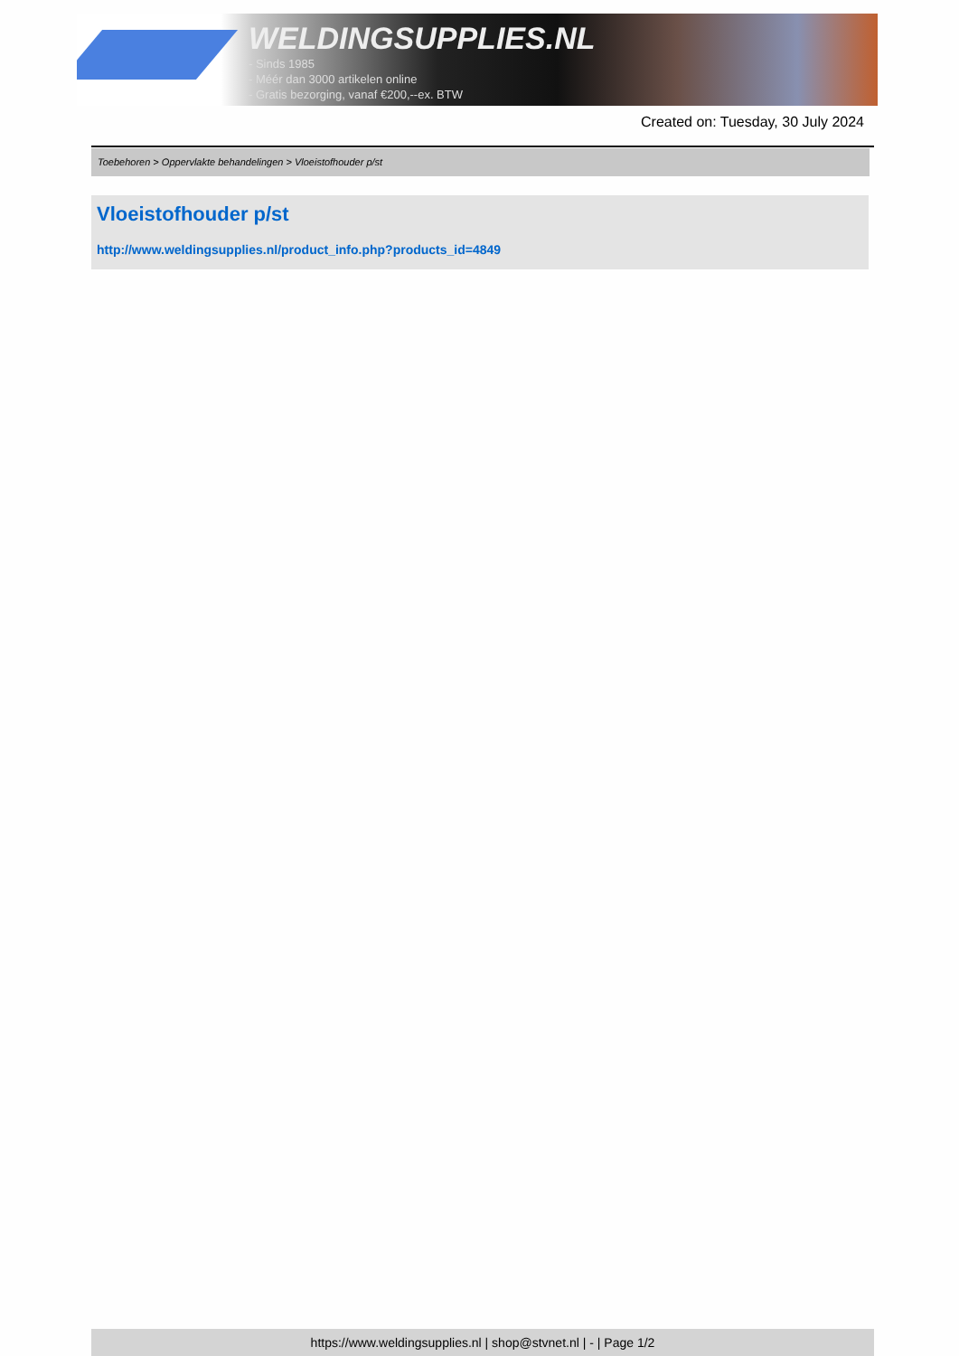WELDINGSUPPLIES.NL
- Sinds 1985
- Méér dan 3000 artikelen online
- Gratis bezorging, vanaf €200,--ex. BTW
Created on: Tuesday, 30 July 2024
Toebehoren > Oppervlakte behandelingen > Vloeistofhouder p/st
Vloeistofhouder p/st
http://www.weldingsupplies.nl/product_info.php?products_id=4849
https://www.weldingsupplies.nl | shop@stvnet.nl | - | Page 1/2